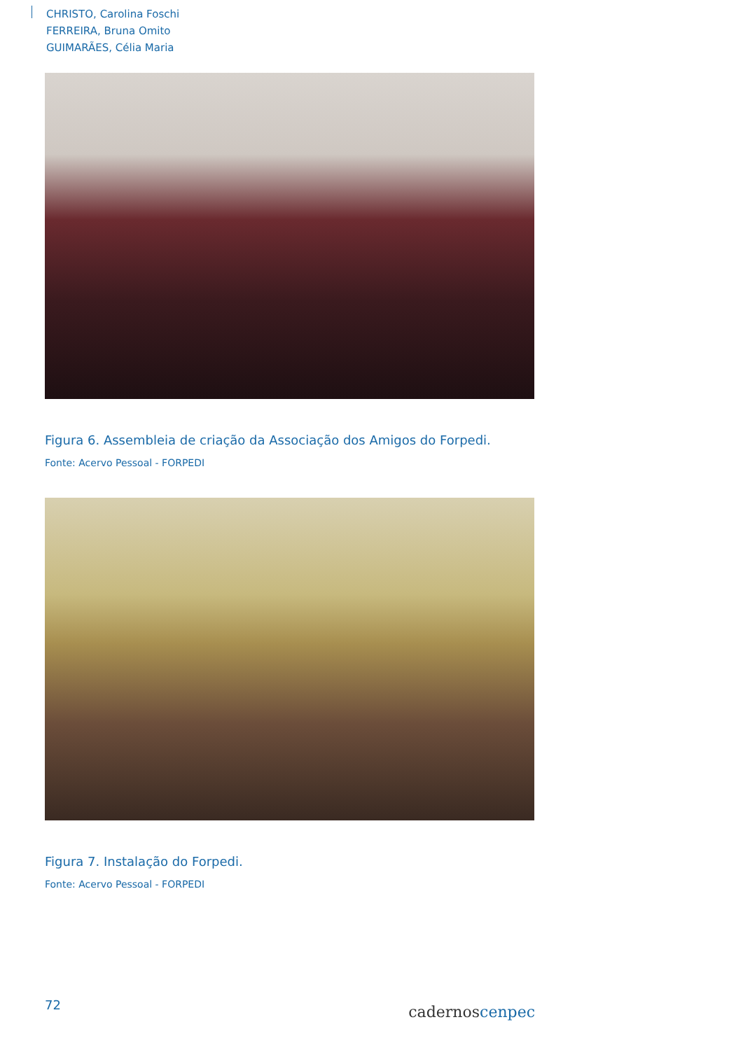CHRISTO, Carolina Foschi
FERREIRA, Bruna Omito
GUIMARÃES, Célia Maria
Figura 6. Assembleia de criação da Associação dos Amigos do Forpedi.
Fonte: Acervo Pessoal - FORPEDI
Figura 7. Instalação do Forpedi.
Fonte: Acervo Pessoal - FORPEDI
72
cadernoscenpec